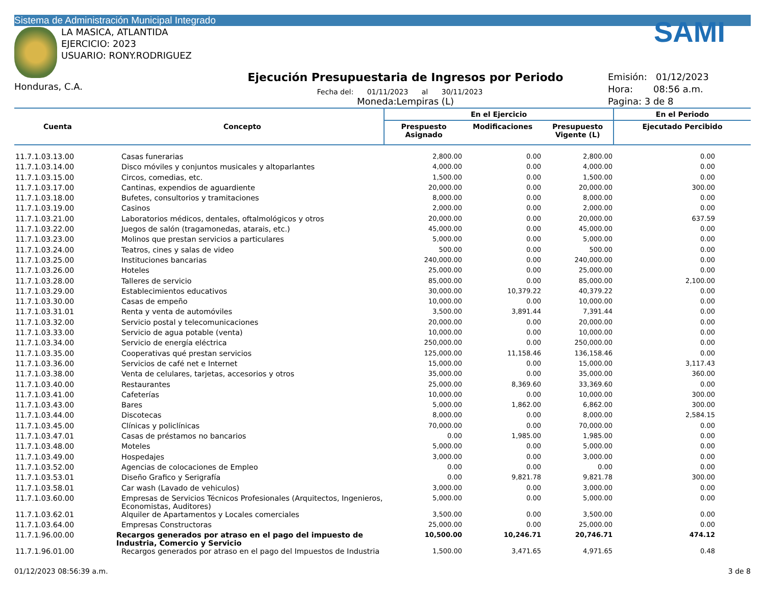Sistema de Administración Municipal Integrado
LA MASICA, ATLANTIDA
EJERCICIO: 2023
USUARIO: RONY.RODRIGUEZ
Honduras, C.A.
Ejecución Presupuestaria de Ingresos por Periodo
Fecha del: 01/11/2023 al 30/11/2023
Moneda:Lempiras (L)
SAMI
Emisión: 01/12/2023
Hora: 08:56 a.m.
Pagina: 3 de 8
| Cuenta | Concepto | En el Ejercicio | | | En el Periodo |
| --- | --- | --- | --- | --- | --- |
| | | Prespuesto Asignado | Modificaciones | Presupuesto Vigente (L) | Ejecutado Percibido |
| 11.7.1.03.13.00 | Casas funerarias | 2,800.00 | 0.00 | 2,800.00 | 0.00 |
| 11.7.1.03.14.00 | Disco móviles y conjuntos musicales y altoparlantes | 4,000.00 | 0.00 | 4,000.00 | 0.00 |
| 11.7.1.03.15.00 | Circos, comedias, etc. | 1,500.00 | 0.00 | 1,500.00 | 0.00 |
| 11.7.1.03.17.00 | Cantinas, expendios de aguardiente | 20,000.00 | 0.00 | 20,000.00 | 300.00 |
| 11.7.1.03.18.00 | Bufetes, consultorios y tramitaciones | 8,000.00 | 0.00 | 8,000.00 | 0.00 |
| 11.7.1.03.19.00 | Casinos | 2,000.00 | 0.00 | 2,000.00 | 0.00 |
| 11.7.1.03.21.00 | Laboratorios médicos, dentales, oftalmológicos y otros | 20,000.00 | 0.00 | 20,000.00 | 637.59 |
| 11.7.1.03.22.00 | Juegos de salón (tragamonedas, atarais, etc.) | 45,000.00 | 0.00 | 45,000.00 | 0.00 |
| 11.7.1.03.23.00 | Molinos que prestan servicios a particulares | 5,000.00 | 0.00 | 5,000.00 | 0.00 |
| 11.7.1.03.24.00 | Teatros, cines y salas de video | 500.00 | 0.00 | 500.00 | 0.00 |
| 11.7.1.03.25.00 | Instituciones bancarias | 240,000.00 | 0.00 | 240,000.00 | 0.00 |
| 11.7.1.03.26.00 | Hoteles | 25,000.00 | 0.00 | 25,000.00 | 0.00 |
| 11.7.1.03.28.00 | Talleres de servicio | 85,000.00 | 0.00 | 85,000.00 | 2,100.00 |
| 11.7.1.03.29.00 | Establecimientos educativos | 30,000.00 | 10,379.22 | 40,379.22 | 0.00 |
| 11.7.1.03.30.00 | Casas de empeño | 10,000.00 | 0.00 | 10,000.00 | 0.00 |
| 11.7.1.03.31.01 | Renta y venta de automóviles | 3,500.00 | 3,891.44 | 7,391.44 | 0.00 |
| 11.7.1.03.32.00 | Servicio postal y telecomunicaciones | 20,000.00 | 0.00 | 20,000.00 | 0.00 |
| 11.7.1.03.33.00 | Servicio de agua potable (venta) | 10,000.00 | 0.00 | 10,000.00 | 0.00 |
| 11.7.1.03.34.00 | Servicio de energía eléctrica | 250,000.00 | 0.00 | 250,000.00 | 0.00 |
| 11.7.1.03.35.00 | Cooperativas qué prestan servicios | 125,000.00 | 11,158.46 | 136,158.46 | 0.00 |
| 11.7.1.03.36.00 | Servicios de café net e Internet | 15,000.00 | 0.00 | 15,000.00 | 3,117.43 |
| 11.7.1.03.38.00 | Venta de celulares, tarjetas, accesorios y otros | 35,000.00 | 0.00 | 35,000.00 | 360.00 |
| 11.7.1.03.40.00 | Restaurantes | 25,000.00 | 8,369.60 | 33,369.60 | 0.00 |
| 11.7.1.03.41.00 | Cafeterías | 10,000.00 | 0.00 | 10,000.00 | 300.00 |
| 11.7.1.03.43.00 | Bares | 5,000.00 | 1,862.00 | 6,862.00 | 300.00 |
| 11.7.1.03.44.00 | Discotecas | 8,000.00 | 0.00 | 8,000.00 | 2,584.15 |
| 11.7.1.03.45.00 | Clínicas y policlínicas | 70,000.00 | 0.00 | 70,000.00 | 0.00 |
| 11.7.1.03.47.01 | Casas de préstamos no bancarios | 0.00 | 1,985.00 | 1,985.00 | 0.00 |
| 11.7.1.03.48.00 | Moteles | 5,000.00 | 0.00 | 5,000.00 | 0.00 |
| 11.7.1.03.49.00 | Hospedajes | 3,000.00 | 0.00 | 3,000.00 | 0.00 |
| 11.7.1.03.52.00 | Agencias de colocaciones de Empleo | 0.00 | 0.00 | 0.00 | 0.00 |
| 11.7.1.03.53.01 | Diseño Grafico y Serigrafía | 0.00 | 9,821.78 | 9,821.78 | 300.00 |
| 11.7.1.03.58.01 | Car wash (Lavado de vehiculos) | 3,000.00 | 0.00 | 3,000.00 | 0.00 |
| 11.7.1.03.60.00 | Empresas de Servicios Técnicos Profesionales (Arquitectos, Ingenieros, Economistas, Auditores) | 5,000.00 | 0.00 | 5,000.00 | 0.00 |
| 11.7.1.03.62.01 | Alquiler de Apartamentos y Locales comerciales | 3,500.00 | 0.00 | 3,500.00 | 0.00 |
| 11.7.1.03.64.00 | Empresas Constructoras | 25,000.00 | 0.00 | 25,000.00 | 0.00 |
| 11.7.1.96.00.00 | Recargos generados por atraso en el pago del impuesto de Industria, Comercio y Servicio | 10,500.00 | 10,246.71 | 20,746.71 | 474.12 |
| 11.7.1.96.01.00 | Recargos generados por atraso en el pago del Impuestos de Industria | 1,500.00 | 3,471.65 | 4,971.65 | 0.48 |
01/12/2023 08:56:39 a.m. 3 de 8